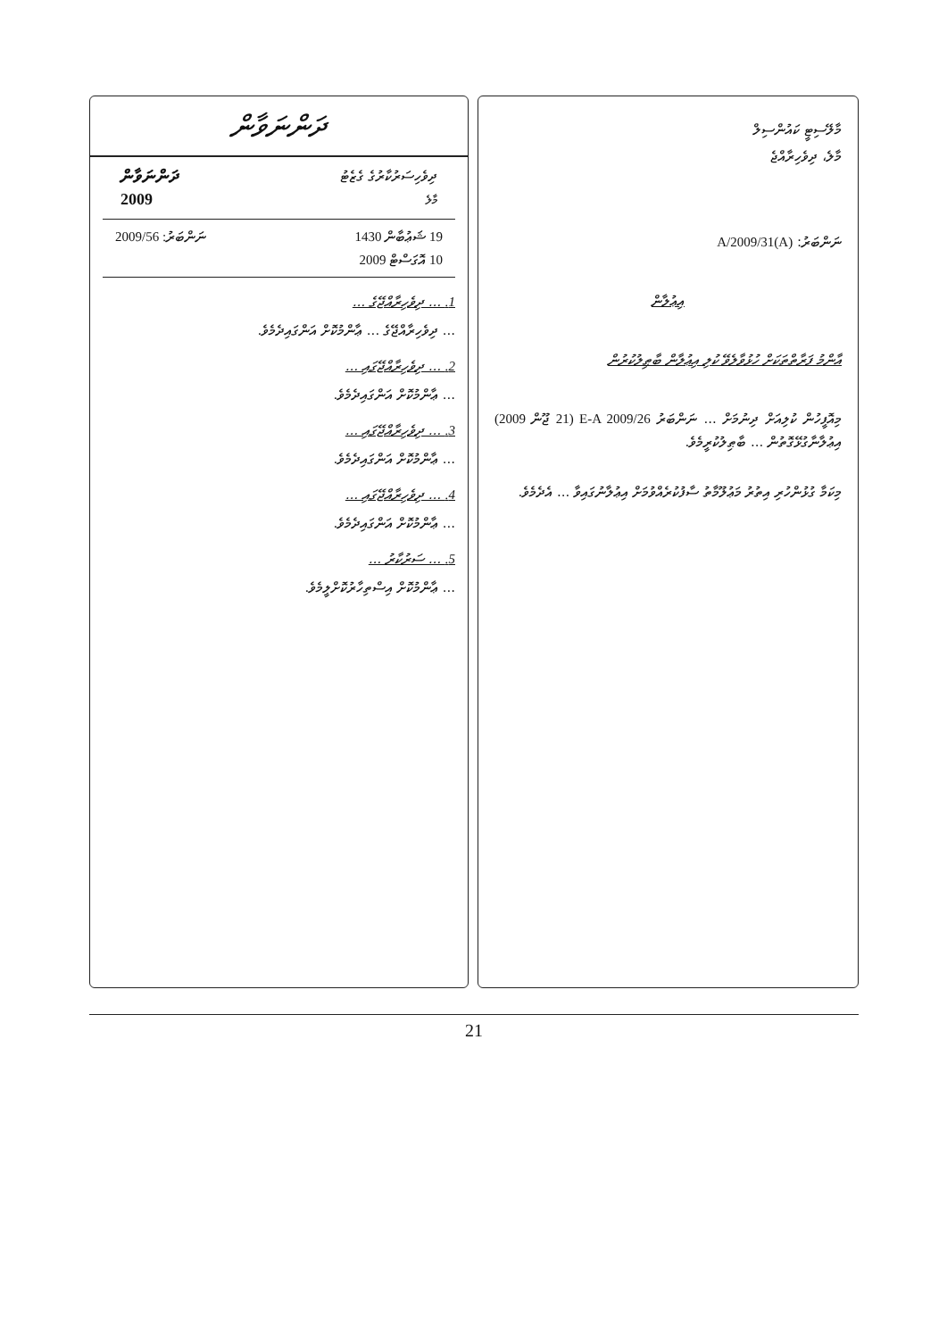މާލޭސިޓީ ކައުންސިލް
މާލެ، ދިވެހިރާއްޖެ
ނަންބަރު: A/2009/31(A)
އިޢުލާން
އާންމު ފަރާތްތަކަށް ހުޅުވާލެވޭ ކުލި އިޢުލާން ބާޠިލުކުރުން
މިއޮފީހުން ކުލިއަށް ދިނުމަށް ... ނަންބަރު E-A 2009/26 (21 ޖޫން 2009) އިޢުލާނާގުޅޭގޮތުން ... ބާޠިލުކުރީމެވެ.
މިކަމާ ގުޅުންހުރި އިތުރު މަޢުލޫމާތު ސާފުކުރެއްވުމަށް އިޢުލާނުގައިވާ ... އެދެމެވެ.
ދަންނަވާން
ދިވެހިސަރުކާރުގެ ގެޒެޓު
މާލެ
ދަންނަވާން
2009
19 ޝަޢުބާން 1430
10 އޮގަސްޓް 2009
ނަންބަރު: 2009/56
1. ... ދިވެހިރާއްޖޭގެ ...
... ދިވެހިރާއްޖޭގެ ... ޢާންމުކޮށް އަންގައިދެމެވެ.
2. ... ދިވެހިރާއްޖޭގައި ...
... ޢާންމުކޮށް އަންގައިދެމެވެ.
3. ... ދިވެހިރާއްޖޭގައި ...
... ޢާންމުކޮށް އަންގައިދެމެވެ.
4. ... ދިވެހިރާއްޖޭގައި ...
... ޢާންމުކޮށް އަންގައިދެމެވެ.
5. ... ސަރުކާރު ...
... ޢާންމުކޮށް އިސްތިހާރުކޮށްލީމެވެ.
21